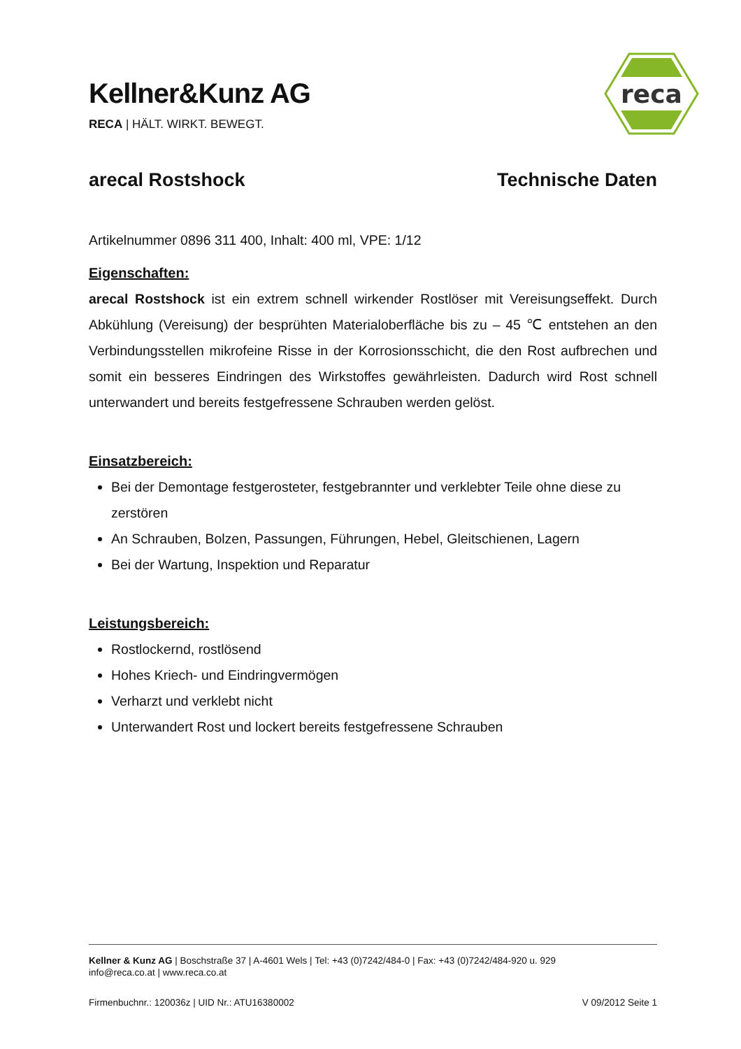Kellner&Kunz AG
RECA | HÄLT. WIRKT. BEWEGT.
reca
arecal Rostshock Technische Daten
Artikelnummer 0896 311 400, Inhalt: 400 ml, VPE: 1/12
Eigenschaften:
arecal Rostshock ist ein extrem schnell wirkender Rostlöser mit Vereisungseffekt. Durch Abkühlung (Vereisung) der besprühten Materialoberfläche bis zu – 45 ℃ entstehen an den Verbindungsstellen mikrofeine Risse in der Korrosionsschicht, die den Rost aufbrechen und somit ein besseres Eindringen des Wirkstoffes gewährleisten. Dadurch wird Rost schnell unterwandert und bereits festgefressene Schrauben werden gelöst.
Einsatzbereich:
Bei der Demontage festgerosteter, festgebrannter und verklebter Teile ohne diese zu zerstören
An Schrauben, Bolzen, Passungen, Führungen, Hebel, Gleitschienen, Lagern
Bei der Wartung, Inspektion und Reparatur
Leistungsbereich:
Rostlockernd, rostlösend
Hohes Kriech- und Eindringvermögen
Verharzt und verklebt nicht
Unterwandert Rost und lockert bereits festgefressene Schrauben
Kellner & Kunz AG | Boschstraße 37 | A-4601 Wels | Tel: +43 (0)7242/484-0 | Fax: +43 (0)7242/484-920 u. 929
info@reca.co.at | www.reca.co.at
Firmenbuchnr.: 120036z | UID Nr.: ATU16380002 V 09/2012 Seite 1